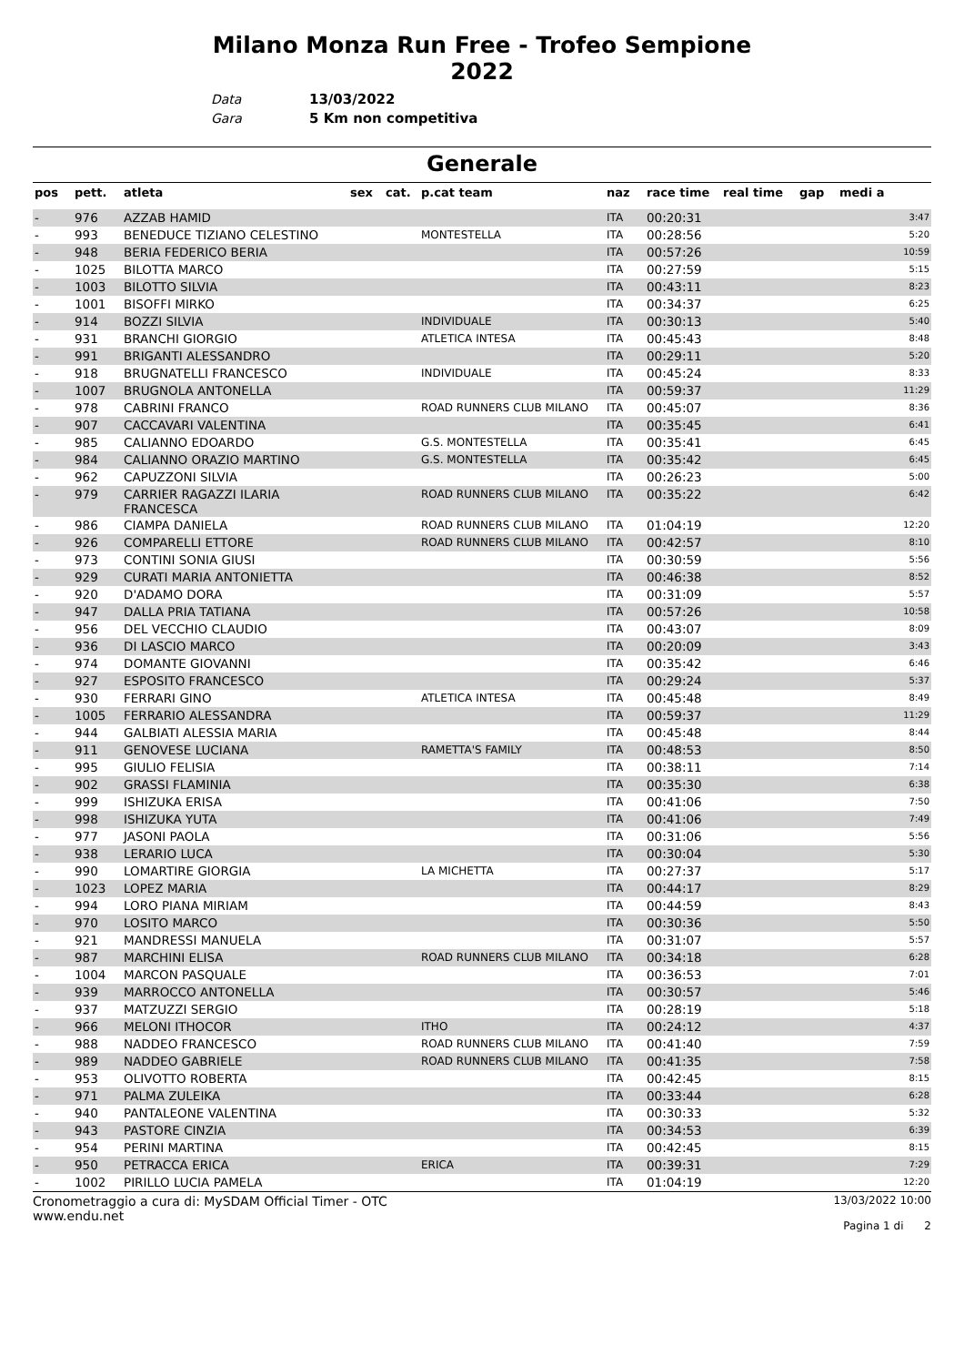Milano Monza Run Free - Trofeo Sempione
2022
Data 13/03/2022
Gara 5 Km non competitiva
Generale
| pos | pett. | atleta | sex | cat. | p.cat team | naz | race time | real time | gap | medi a |
| --- | --- | --- | --- | --- | --- | --- | --- | --- | --- | --- |
| - | 976 | AZZAB HAMID | | | | ITA | 00:20:31 | | | 3:47 |
| - | 993 | BENEDUCE TIZIANO CELESTINO | | | MONTESTELLA | ITA | 00:28:56 | | | 5:20 |
| - | 948 | BERIA FEDERICO BERIA | | | | ITA | 00:57:26 | | | 10:59 |
| - | 1025 | BILOTTA MARCO | | | | ITA | 00:27:59 | | | 5:15 |
| - | 1003 | BILOTTO SILVIA | | | | ITA | 00:43:11 | | | 8:23 |
| - | 1001 | BISOFFI MIRKO | | | | ITA | 00:34:37 | | | 6:25 |
| - | 914 | BOZZI SILVIA | | | INDIVIDUALE | ITA | 00:30:13 | | | 5:40 |
| - | 931 | BRANCHI GIORGIO | | | ATLETICA INTESA | ITA | 00:45:43 | | | 8:48 |
| - | 991 | BRIGANTI ALESSANDRO | | | | ITA | 00:29:11 | | | 5:20 |
| - | 918 | BRUGNATELLI FRANCESCO | | | INDIVIDUALE | ITA | 00:45:24 | | | 8:33 |
| - | 1007 | BRUGNOLA ANTONELLA | | | | ITA | 00:59:37 | | | 11:29 |
| - | 978 | CABRINI FRANCO | | | ROAD RUNNERS CLUB MILANO | ITA | 00:45:07 | | | 8:36 |
| - | 907 | CACCAVARI VALENTINA | | | | ITA | 00:35:45 | | | 6:41 |
| - | 985 | CALIANNO EDOARDO | | | G.S. MONTESTELLA | ITA | 00:35:41 | | | 6:45 |
| - | 984 | CALIANNO ORAZIO MARTINO | | | G.S. MONTESTELLA | ITA | 00:35:42 | | | 6:45 |
| - | 962 | CAPUZZONI SILVIA | | | | ITA | 00:26:23 | | | 5:00 |
| - | 979 | CARRIER RAGAZZI ILARIA FRANCESCA | | | ROAD RUNNERS CLUB MILANO | ITA | 00:35:22 | | | 6:42 |
| - | 986 | CIAMPA DANIELA | | | ROAD RUNNERS CLUB MILANO | ITA | 01:04:19 | | | 12:20 |
| - | 926 | COMPARELLI ETTORE | | | ROAD RUNNERS CLUB MILANO | ITA | 00:42:57 | | | 8:10 |
| - | 973 | CONTINI SONIA GIUSI | | | | ITA | 00:30:59 | | | 5:56 |
| - | 929 | CURATI MARIA ANTONIETTA | | | | ITA | 00:46:38 | | | 8:52 |
| - | 920 | D'ADAMO DORA | | | | ITA | 00:31:09 | | | 5:57 |
| - | 947 | DALLA PRIA TATIANA | | | | ITA | 00:57:26 | | | 10:58 |
| - | 956 | DEL VECCHIO CLAUDIO | | | | ITA | 00:43:07 | | | 8:09 |
| - | 936 | DI LASCIO MARCO | | | | ITA | 00:20:09 | | | 3:43 |
| - | 974 | DOMANTE GIOVANNI | | | | ITA | 00:35:42 | | | 6:46 |
| - | 927 | ESPOSITO FRANCESCO | | | | ITA | 00:29:24 | | | 5:37 |
| - | 930 | FERRARI GINO | | | ATLETICA INTESA | ITA | 00:45:48 | | | 8:49 |
| - | 1005 | FERRARIO ALESSANDRA | | | | ITA | 00:59:37 | | | 11:29 |
| - | 944 | GALBIATI ALESSIA MARIA | | | | ITA | 00:45:48 | | | 8:44 |
| - | 911 | GENOVESE LUCIANA | | | RAMETTA'S FAMILY | ITA | 00:48:53 | | | 8:50 |
| - | 995 | GIULIO FELISIA | | | | ITA | 00:38:11 | | | 7:14 |
| - | 902 | GRASSI FLAMINIA | | | | ITA | 00:35:30 | | | 6:38 |
| - | 999 | ISHIZUKA ERISA | | | | ITA | 00:41:06 | | | 7:50 |
| - | 998 | ISHIZUKA YUTA | | | | ITA | 00:41:06 | | | 7:49 |
| - | 977 | JASONI PAOLA | | | | ITA | 00:31:06 | | | 5:56 |
| - | 938 | LERARIO LUCA | | | | ITA | 00:30:04 | | | 5:30 |
| - | 990 | LOMARTIRE GIORGIA | | | LA MICHETTA | ITA | 00:27:37 | | | 5:17 |
| - | 1023 | LOPEZ MARIA | | | | ITA | 00:44:17 | | | 8:29 |
| - | 994 | LORO PIANA MIRIAM | | | | ITA | 00:44:59 | | | 8:43 |
| - | 970 | LOSITO MARCO | | | | ITA | 00:30:36 | | | 5:50 |
| - | 921 | MANDRESSI MANUELA | | | | ITA | 00:31:07 | | | 5:57 |
| - | 987 | MARCHINI ELISA | | | ROAD RUNNERS CLUB MILANO | ITA | 00:34:18 | | | 6:28 |
| - | 1004 | MARCON PASQUALE | | | | ITA | 00:36:53 | | | 7:01 |
| - | 939 | MARROCCO ANTONELLA | | | | ITA | 00:30:57 | | | 5:46 |
| - | 937 | MATZUZZI SERGIO | | | | ITA | 00:28:19 | | | 5:18 |
| - | 966 | MELONI ITHOCOR | | | ITHO | ITA | 00:24:12 | | | 4:37 |
| - | 988 | NADDEO FRANCESCO | | | ROAD RUNNERS CLUB MILANO | ITA | 00:41:40 | | | 7:59 |
| - | 989 | NADDEO GABRIELE | | | ROAD RUNNERS CLUB MILANO | ITA | 00:41:35 | | | 7:58 |
| - | 953 | OLIVOTTO ROBERTA | | | | ITA | 00:42:45 | | | 8:15 |
| - | 971 | PALMA ZULEIKA | | | | ITA | 00:33:44 | | | 6:28 |
| - | 940 | PANTALEONE VALENTINA | | | | ITA | 00:30:33 | | | 5:32 |
| - | 943 | PASTORE CINZIA | | | | ITA | 00:34:53 | | | 6:39 |
| - | 954 | PERINI MARTINA | | | | ITA | 00:42:45 | | | 8:15 |
| - | 950 | PETRACCA ERICA | | | ERICA | ITA | 00:39:31 | | | 7:29 |
| - | 1002 | PIRILLO LUCIA PAMELA | | | | ITA | 01:04:19 | | | 12:20 |
Cronometraggio a cura di: MySDAM Official Timer - OTC
www.endu.net
13/03/2022 10:00
Pagina 1 di 2